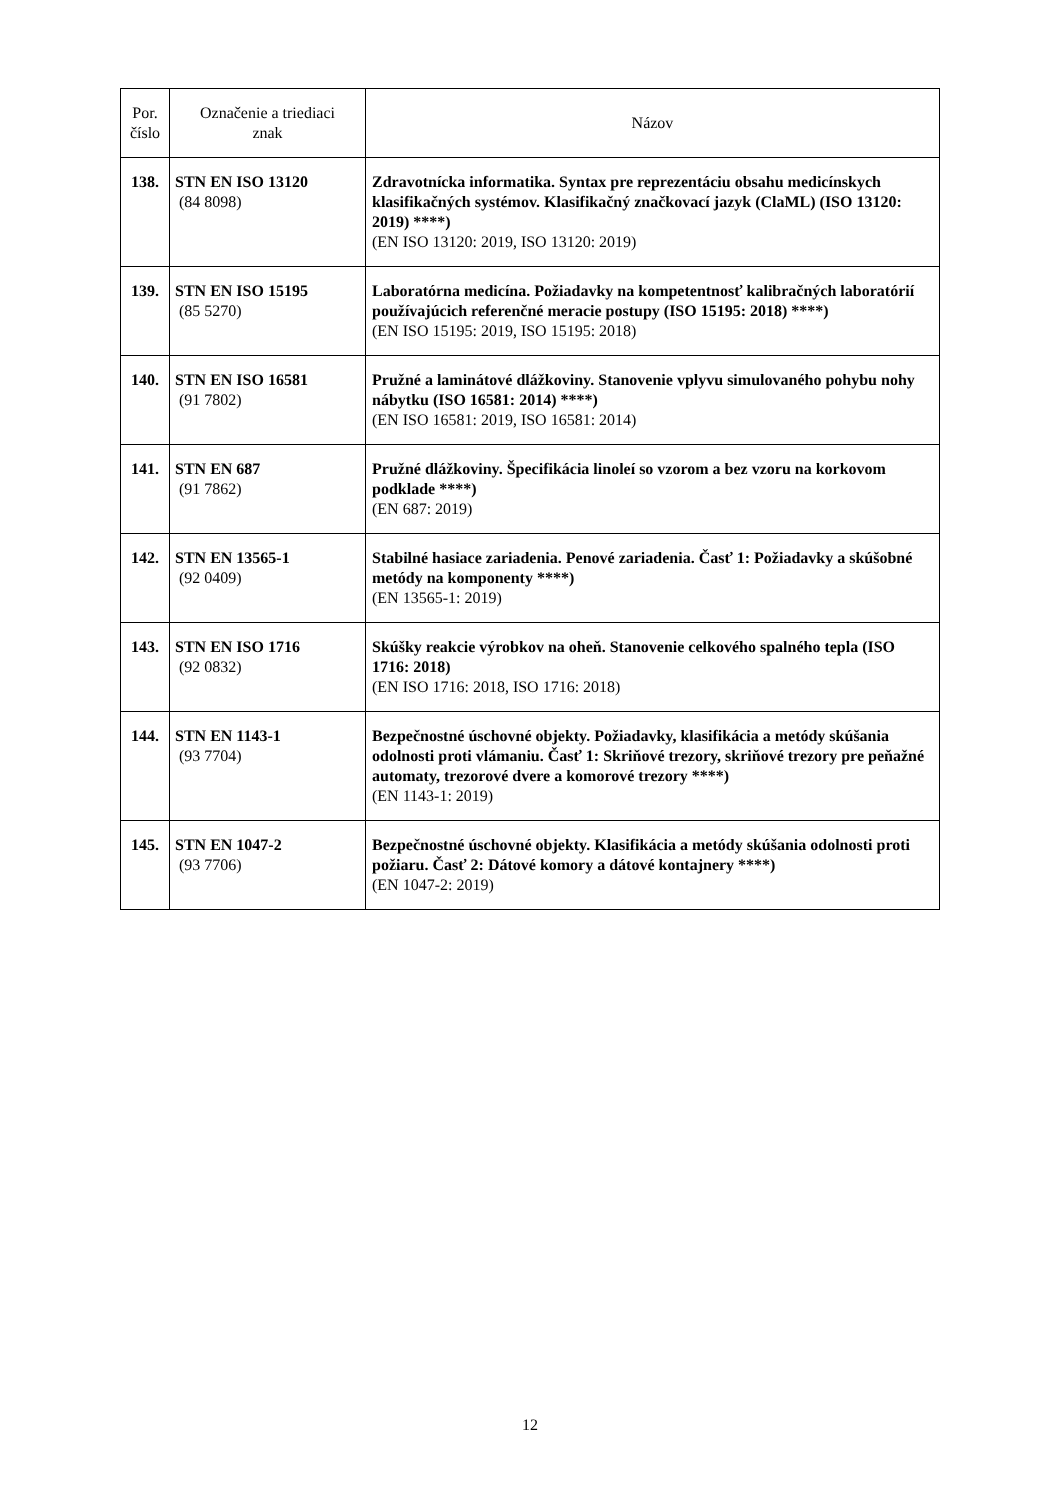| Por. číslo | Označenie a triediaci znak | Názov |
| --- | --- | --- |
| 138. | STN EN ISO 13120 (84 8098) | Zdravotnícka informatika. Syntax pre reprezentáciu obsahu medicínskych klasifikačných systémov. Klasifikačný značkovací jazyk (ClaML) (ISO 13120: 2019) ****) (EN ISO 13120: 2019, ISO 13120: 2019) |
| 139. | STN EN ISO 15195 (85 5270) | Laboratórna medicína. Požiadavky na kompetentnosť kalibračných laboratórií používajúcich referenčné meracie postupy (ISO 15195: 2018) ****) (EN ISO 15195: 2019, ISO 15195: 2018) |
| 140. | STN EN ISO 16581 (91 7802) | Pružné a laminátové dlážkoviny. Stanovenie vplyvu simulovaného pohybu nohy nábytku (ISO 16581: 2014) ****) (EN ISO 16581: 2019, ISO 16581: 2014) |
| 141. | STN EN 687 (91 7862) | Pružné dlážkoviny. Špecifikácia linoleí so vzorom a bez vzoru na korkovom podklade ****) (EN 687: 2019) |
| 142. | STN EN 13565-1 (92 0409) | Stabilné hasiace zariadenia. Penové zariadenia. Časť 1: Požiadavky a skúšobné metódy na komponenty ****) (EN 13565-1: 2019) |
| 143. | STN EN ISO 1716 (92 0832) | Skúšky reakcie výrobkov na oheň. Stanovenie celkového spalného tepla (ISO 1716: 2018) (EN ISO 1716: 2018, ISO 1716: 2018) |
| 144. | STN EN 1143-1 (93 7704) | Bezpečnostné úschovné objekty. Požiadavky, klasifikácia a metódy skúšania odolnosti proti vlámaniu. Časť 1: Skriňové trezory, skriňové trezory pre peňažné automaty, trezorové dvere a komorové trezory ****) (EN 1143-1: 2019) |
| 145. | STN EN 1047-2 (93 7706) | Bezpečnostné úschovné objekty. Klasifikácia a metódy skúšania odolnosti proti požiaru. Časť 2: Dátové komory a dátové kontajnery ****) (EN 1047-2: 2019) |
12